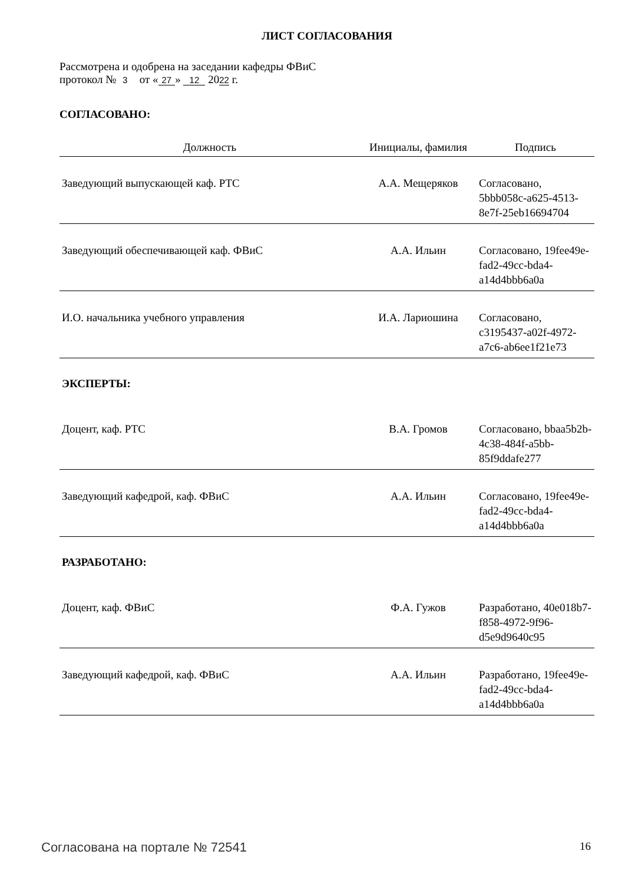ЛИСТ СОГЛАСОВАНИЯ
Рассмотрена и одобрена на заседании кафедры ФВиС
протокол № 3 от « 27 » 12 2022 г.
СОГЛАСОВАНО:
| Должность | Инициалы, фамилия | Подпись |
| --- | --- | --- |
| Заведующий выпускающей каф. РТС | А.А. Мещеряков | Согласовано, 5bbb058c-a625-4513-8e7f-25eb16694704 |
| Заведующий обеспечивающей каф. ФВиС | А.А. Ильин | Согласовано, 19fee49e-fad2-49cc-bda4-a14d4bbb6a0a |
| И.О. начальника учебного управления | И.А. Лариошина | Согласовано, c3195437-a02f-4972-a7c6-ab6ee1f21e73 |
| ЭКСПЕРТЫ: | | |
| Доцент, каф. РТС | В.А. Громов | Согласовано, bbaa5b2b-4c38-484f-a5bb-85f9ddafe277 |
| Заведующий кафедрой, каф. ФВиС | А.А. Ильин | Согласовано, 19fee49e-fad2-49cc-bda4-a14d4bbb6a0a |
| РАЗРАБОТАНО: | | |
| Доцент, каф. ФВиС | Ф.А. Гужов | Разработано, 40e018b7-f858-4972-9f96-d5e9d9640c95 |
| Заведующий кафедрой, каф. ФВиС | А.А. Ильин | Разработано, 19fee49e-fad2-49cc-bda4-a14d4bbb6a0a |
Согласована на портале № 72541 16